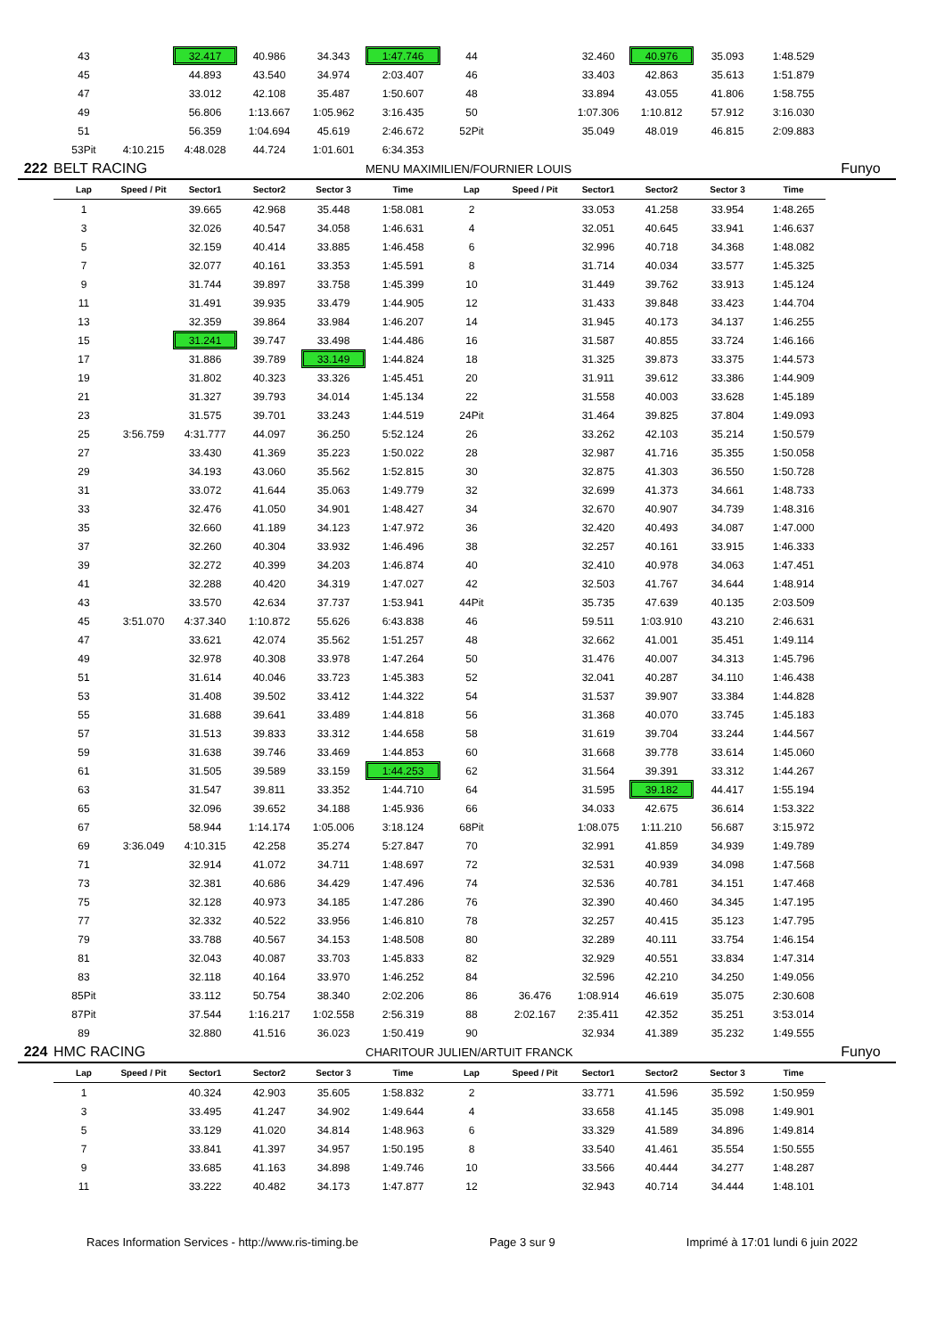| | 43 | | 32.417 | 40.986 | 34.343 | 1:47.746 | 44 | | 32.460 | 40.976 | 35.093 | 1:48.529 | |
| | 45 | | 44.893 | 43.540 | 34.974 | 2:03.407 | 46 | | 33.403 | 42.863 | 35.613 | 1:51.879 | |
| | 47 | | 33.012 | 42.108 | 35.487 | 1:50.607 | 48 | | 33.894 | 43.055 | 41.806 | 1:58.755 | |
| | 49 | | 56.806 | 1:13.667 | 1:05.962 | 3:16.435 | 50 | | 1:07.306 | 1:10.812 | 57.912 | 3:16.030 | |
| | 51 | | 56.359 | 1:04.694 | 45.619 | 2:46.672 | 52Pit | | 35.049 | 48.019 | 46.815 | 2:09.883 | |
| | 53Pit | 4:10.215 | 4:48.028 | 44.724 | 1:01.601 | 6:34.353 | | | | | | | |
| 222 | BELT RACING | | | | | MENU MAXIMILIEN/FOURNIER LOUIS | | | | | | | Funyo |
| | Lap | Speed / Pit | Sector1 | Sector2 | Sector 3 | Time | Lap | Speed / Pit | Sector1 | Sector2 | Sector 3 | Time | |
| | 1 | | 39.665 | 42.968 | 35.448 | 1:58.081 | 2 | | 33.053 | 41.258 | 33.954 | 1:48.265 | |
| | 3 | | 32.026 | 40.547 | 34.058 | 1:46.631 | 4 | | 32.051 | 40.645 | 33.941 | 1:46.637 | |
| | 5 | | 32.159 | 40.414 | 33.885 | 1:46.458 | 6 | | 32.996 | 40.718 | 34.368 | 1:48.082 | |
| | 7 | | 32.077 | 40.161 | 33.353 | 1:45.591 | 8 | | 31.714 | 40.034 | 33.577 | 1:45.325 | |
| | 9 | | 31.744 | 39.897 | 33.758 | 1:45.399 | 10 | | 31.449 | 39.762 | 33.913 | 1:45.124 | |
| | 11 | | 31.491 | 39.935 | 33.479 | 1:44.905 | 12 | | 31.433 | 39.848 | 33.423 | 1:44.704 | |
| | 13 | | 32.359 | 39.864 | 33.984 | 1:46.207 | 14 | | 31.945 | 40.173 | 34.137 | 1:46.255 | |
| | 15 | | 31.241 | 39.747 | 33.498 | 1:44.486 | 16 | | 31.587 | 40.855 | 33.724 | 1:46.166 | |
| | 17 | | 31.886 | 39.789 | 33.149 | 1:44.824 | 18 | | 31.325 | 39.873 | 33.375 | 1:44.573 | |
| | 19 | | 31.802 | 40.323 | 33.326 | 1:45.451 | 20 | | 31.911 | 39.612 | 33.386 | 1:44.909 | |
| | 21 | | 31.327 | 39.793 | 34.014 | 1:45.134 | 22 | | 31.558 | 40.003 | 33.628 | 1:45.189 | |
| | 23 | | 31.575 | 39.701 | 33.243 | 1:44.519 | 24Pit | | 31.464 | 39.825 | 37.804 | 1:49.093 | |
| | 25 | 3:56.759 | 4:31.777 | 44.097 | 36.250 | 5:52.124 | 26 | | 33.262 | 42.103 | 35.214 | 1:50.579 | |
| | 27 | | 33.430 | 41.369 | 35.223 | 1:50.022 | 28 | | 32.987 | 41.716 | 35.355 | 1:50.058 | |
| | 29 | | 34.193 | 43.060 | 35.562 | 1:52.815 | 30 | | 32.875 | 41.303 | 36.550 | 1:50.728 | |
| | 31 | | 33.072 | 41.644 | 35.063 | 1:49.779 | 32 | | 32.699 | 41.373 | 34.661 | 1:48.733 | |
| | 33 | | 32.476 | 41.050 | 34.901 | 1:48.427 | 34 | | 32.670 | 40.907 | 34.739 | 1:48.316 | |
| | 35 | | 32.660 | 41.189 | 34.123 | 1:47.972 | 36 | | 32.420 | 40.493 | 34.087 | 1:47.000 | |
| | 37 | | 32.260 | 40.304 | 33.932 | 1:46.496 | 38 | | 32.257 | 40.161 | 33.915 | 1:46.333 | |
| | 39 | | 32.272 | 40.399 | 34.203 | 1:46.874 | 40 | | 32.410 | 40.978 | 34.063 | 1:47.451 | |
| | 41 | | 32.288 | 40.420 | 34.319 | 1:47.027 | 42 | | 32.503 | 41.767 | 34.644 | 1:48.914 | |
| | 43 | | 33.570 | 42.634 | 37.737 | 1:53.941 | 44Pit | | 35.735 | 47.639 | 40.135 | 2:03.509 | |
| | 45 | 3:51.070 | 4:37.340 | 1:10.872 | 55.626 | 6:43.838 | 46 | | 59.511 | 1:03.910 | 43.210 | 2:46.631 | |
| | 47 | | 33.621 | 42.074 | 35.562 | 1:51.257 | 48 | | 32.662 | 41.001 | 35.451 | 1:49.114 | |
| | 49 | | 32.978 | 40.308 | 33.978 | 1:47.264 | 50 | | 31.476 | 40.007 | 34.313 | 1:45.796 | |
| | 51 | | 31.614 | 40.046 | 33.723 | 1:45.383 | 52 | | 32.041 | 40.287 | 34.110 | 1:46.438 | |
| | 53 | | 31.408 | 39.502 | 33.412 | 1:44.322 | 54 | | 31.537 | 39.907 | 33.384 | 1:44.828 | |
| | 55 | | 31.688 | 39.641 | 33.489 | 1:44.818 | 56 | | 31.368 | 40.070 | 33.745 | 1:45.183 | |
| | 57 | | 31.513 | 39.833 | 33.312 | 1:44.658 | 58 | | 31.619 | 39.704 | 33.244 | 1:44.567 | |
| | 59 | | 31.638 | 39.746 | 33.469 | 1:44.853 | 60 | | 31.668 | 39.778 | 33.614 | 1:45.060 | |
| | 61 | | 31.505 | 39.589 | 33.159 | 1:44.253 | 62 | | 31.564 | 39.391 | 33.312 | 1:44.267 | |
| | 63 | | 31.547 | 39.811 | 33.352 | 1:44.710 | 64 | | 31.595 | 39.182 | 44.417 | 1:55.194 | |
| | 65 | | 32.096 | 39.652 | 34.188 | 1:45.936 | 66 | | 34.033 | 42.675 | 36.614 | 1:53.322 | |
| | 67 | | 58.944 | 1:14.174 | 1:05.006 | 3:18.124 | 68Pit | | 1:08.075 | 1:11.210 | 56.687 | 3:15.972 | |
| | 69 | 3:36.049 | 4:10.315 | 42.258 | 35.274 | 5:27.847 | 70 | | 32.991 | 41.859 | 34.939 | 1:49.789 | |
| | 71 | | 32.914 | 41.072 | 34.711 | 1:48.697 | 72 | | 32.531 | 40.939 | 34.098 | 1:47.568 | |
| | 73 | | 32.381 | 40.686 | 34.429 | 1:47.496 | 74 | | 32.536 | 40.781 | 34.151 | 1:47.468 | |
| | 75 | | 32.128 | 40.973 | 34.185 | 1:47.286 | 76 | | 32.390 | 40.460 | 34.345 | 1:47.195 | |
| | 77 | | 32.332 | 40.522 | 33.956 | 1:46.810 | 78 | | 32.257 | 40.415 | 35.123 | 1:47.795 | |
| | 79 | | 33.788 | 40.567 | 34.153 | 1:48.508 | 80 | | 32.289 | 40.111 | 33.754 | 1:46.154 | |
| | 81 | | 32.043 | 40.087 | 33.703 | 1:45.833 | 82 | | 32.929 | 40.551 | 33.834 | 1:47.314 | |
| | 83 | | 32.118 | 40.164 | 33.970 | 1:46.252 | 84 | | 32.596 | 42.210 | 34.250 | 1:49.056 | |
| | 85Pit | | 33.112 | 50.754 | 38.340 | 2:02.206 | 86 | 36.476 | 1:08.914 | 46.619 | 35.075 | 2:30.608 | |
| | 87Pit | | 37.544 | 1:16.217 | 1:02.558 | 2:56.319 | 88 | 2:02.167 | 2:35.411 | 42.352 | 35.251 | 3:53.014 | |
| | 89 | | 32.880 | 41.516 | 36.023 | 1:50.419 | 90 | | 32.934 | 41.389 | 35.232 | 1:49.555 | |
| 224 | HMC RACING | | | | | CHARITOUR JULIEN/ARTUIT FRANCK | | | | | | | Funyo |
| | Lap | Speed / Pit | Sector1 | Sector2 | Sector 3 | Time | Lap | Speed / Pit | Sector1 | Sector2 | Sector 3 | Time | |
| | 1 | | 40.324 | 42.903 | 35.605 | 1:58.832 | 2 | | 33.771 | 41.596 | 35.592 | 1:50.959 | |
| | 3 | | 33.495 | 41.247 | 34.902 | 1:49.644 | 4 | | 33.658 | 41.145 | 35.098 | 1:49.901 | |
| | 5 | | 33.129 | 41.020 | 34.814 | 1:48.963 | 6 | | 33.329 | 41.589 | 34.896 | 1:49.814 | |
| | 7 | | 33.841 | 41.397 | 34.957 | 1:50.195 | 8 | | 33.540 | 41.461 | 35.554 | 1:50.555 | |
| | 9 | | 33.685 | 41.163 | 34.898 | 1:49.746 | 10 | | 33.566 | 40.444 | 34.277 | 1:48.287 | |
| | 11 | | 33.222 | 40.482 | 34.173 | 1:47.877 | 12 | | 32.943 | 40.714 | 34.444 | 1:48.101 | |
Races Information Services - http://www.ris-timing.be Page 3 sur 9 Imprimé à 17:01 lundi 6 juin 2022